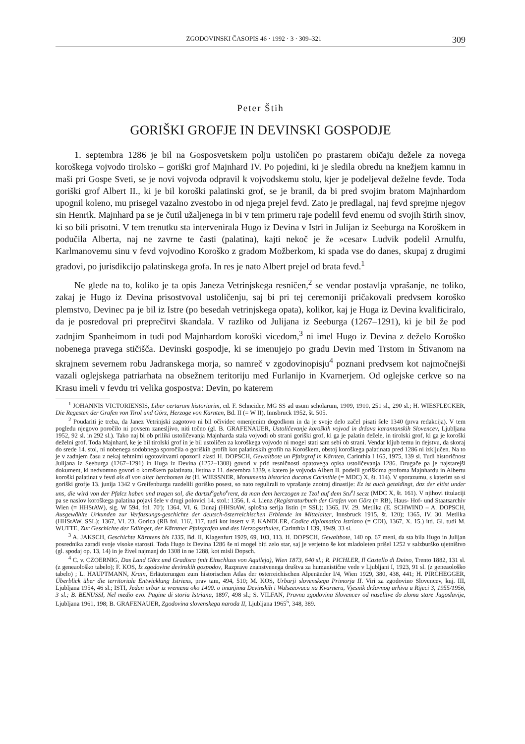ZGODOVINSKI ČASOPIS 46 · 1992 · 3 · 309–321 309
Peter Štih
GORIŠKI GROFJE IN DEVINSKI GOSPODJE
1. septembra 1286 je bil na Gosposvetskem polju ustoličen po prastarem običaju dežele za novega koroškega vojvodo tirolsko – goriški grof Majnhard IV. Po pojedini, ki je sledila obredu na knežjem kamnu in maši pri Gospe Sveti, se je novi vojvoda odpravil k vojvodskemu stolu, kjer je podeljeval deželne fevde. Toda goriški grof Albert II., ki je bil koroški palatinski grof, se je branil, da bi pred svojim bratom Majnhardom upognil koleno, mu prisegel vazalno zvestobo in od njega prejel fevd. Zato je predlagal, naj fevd sprejme njegov sin Henrik. Majnhard pa se je čutil užaljenega in bi v tem primeru raje podelil fevd enemu od svojih štirih sinov, ki so bili prisotni. V tem trenutku sta intervenirala Hugo iz Devina v Istri in Julijan iz Seeburga na Koroškem in podučila Alberta, naj ne zavrne te časti (palatina), kajti nekoč je že »cesar« Ludvik podelil Arnulfu, Karlmanovemu sinu v fevd vojvodino Koroško z gradom Možberkom, ki spada vse do danes, skupaj z drugimi gradovi, po jurisdikcijo palatinskega grofa. In res je nato Albert prejel od brata fevd.<sup>1</sup>
Ne glede na to, koliko je ta opis Janeza Vetrinjskega resničen,<sup>2</sup> se vendar postavlja vprašanje, ne toliko, zakaj je Hugo iz Devina prisostvoval ustoličenju, saj bi pri tej ceremoniji pričakovali predvsem koroško plemstvo, Devinec pa je bil iz Istre (po besedah vetrinjskega opata), kolikor, kaj je Huga iz Devina kvalificiralo, da je posredoval pri preprečitvi škandala. V razliko od Julijana iz Seeburga (1267–1291), ki je bil že pod zadnjim Spanheimom in tudi pod Majnhardom koroški vicedom,<sup>3</sup> ni imel Hugo iz Devina z deželo Koroško nobenega pravega stičišča. Devinski gospodje, ki se imenujejo po gradu Devin med Trstom in Štivanom na skrajnem severnem robu Jadranskega morja, so namreč v zgodovinopisju<sup>4</sup> poznani predvsem kot najmočnejši vazali oglejskega patriarhata na obsežnem teritoriju med Furlanijo in Kvarnerjem. Od oglejske cerkve so na Krasu imeli v fevdu tri velika gospostva: Devin, po katerem
<sup>1</sup> JOHANNIS VICTORIENSIS, Liber certarum historiarim, ed. F. Schneider, MG SS ad usum scholarum, 1909, 1910, 251 sl., 290 sl.; H. WIESFLECKER, Die Regesten der Grafen von Tirol und Görz, Herzoge von Kärnten, Bd. II (= W II), Innsbruck 1952, št. 505.
<sup>2</sup> Poudariti je treba, da Janez Vetrinjski zagotovo ni bil očividec omenjenim dogodkom in da je svoje delo začel pisati šele 1340 (prva redakcija). V tem pogledu njegovo poročilo ni povsem zanesljivo, niti točno (gl. B. GRAFENAUER, Ustoličevanje koroških vojvod in država karantanskih Slovencev, Ljubljana 1952, 92 sl. in 292 sl.). Tako naj bi ob priliki ustoličevanja Majnharda stala vojvodi ob strani goriški grof, ki ga je palatin dežele, in tirolski grof, ki ga je koroški deželni grof. Toda Majnhard, ke je bil tirolski grof in je bil ustoličen za koroškega vojvodo ni mogel stati sam sebi ob strani. Vendar kljub temu in dejstvu, da skoraj do srede 14. stol, ni nobenega sodobnega sporočila o goriških grofih kot palatinskih grofih na Koroškem, obstoj koroškega palatinata pred 1286 ni izključen. Na to je v zadnjem času z nekaj tehtnimi ugotovitvami opozoril zlasti H. DOPSCH, Gewaltbote un Pfalzgraf in Kärnten, Carinthia I 165, 1975, 139 sl. Tudi historičnost Julijana iz Seeburga (1267–1291) in Huga iz Devina (1252–1308) govori v prid resničnosti opatovega opisa ustoličevanja 1286. Drugače pa je najstarejši dokument, ki nedvomno govori o koroškem palatinatu, listina z 11. decembra 1339, s katero je vojvoda Albert II. podelil goriškima grofoma Majnhardu in Albertu koroški palatinat v fevd als di von alter herchomen ist (H. WIESSNER, Monumenta historica ducatus Carinthie (= MDC) X, št. 114). V sporazumu, s katerim so si goriški grofje 13. junija 1342 v Greifenburgu razdelili goriško posest, so nato regulirali to vprašanje znotraj dinastije: Ez ist auch getaidingt, daz der eltist under uns, die wird von der Pfalcz haben und tragen sol, die dartzu<sup>o</sup>geho<sup>e</sup>rent, da man dem herczogen ze Tzol auf dem Stu<sup>e</sup>l seczt (MDC X, št. 161). V njihovi titulaciji pa se naslov koroškega palatina pojavi šele v drugi polovici 14. stol.: 1356, I. 4. Lienz (Registraturbuch der Grafen von Görz (= RB), Haus- Hof- und Staatsarchiv Wien (= HHStAW), sig. W 594, fol. 70'); 1364, VI. 6. Dunaj (HHStAW, splošna serija listin (= SSL); 1365, IV. 29. Metlika (E. SCHWIND – A. DOPSCH, Ausgewählte Urkunden zur Verfassungs-geschichte der deutsch-österreichischen Erblande im Mittelalter, Innsbruck 1915, št. 120); 1365, IV. 30. Metlika (HHStAW, SSL); 1367, VI. 23. Gorica (RB fol. 116', 117, tudi kot insert v P. KANDLER, Codice diplomatico Istriano (= CDI), 1367, X. 15.) itd. Gl. tudi M. WUTTE, Zur Geschichte der Edlinger, der Kärntner Pfalzgrafen und des Herzogssthules, Carinthia I 139, 1949, 33 sl.
<sup>3</sup> A. JAKSCH, Geschichte Kärntens bis 1335, Bd. II, Klagenfurt 1929, 69, 103, 113. H. DOPSCH, Gewaltbote, 140 op. 67 meni, da sta bila Hugo in Julijan posrednika zaradi svoje visoke starosti. Toda Hugo iz Devina 1286 še ni mogel biti zelo star, saj je verjetno še kot mladoleten prišel 1252 v salzburško ujetništvo (gl. spodaj op. 13, 14) in je živel najmanj do 1308 in ne 1288, kot misli Dopsch.
<sup>4</sup> C. v. CZOERNIG, Das Land Görz und Gradisca (mit Einschluss von Aquileja), Wien 1873, 640 sl.; R. PICHLER, Il Castello di Duino, Trento 1882, 131 sl. (z geneaološko tabelo); F. KOS, Iz zgodovine devinskih gospodov, Razprave znanstvenega društva za humanistične vede v Ljubljani I, 1923, 91 sl. (z geneaološko tabelo) ; L. HAUPTMANN, Krain, Erläuterungen zum historischen Atlas der österreichischen Alpenänder I/4, Wien 1929, 380, 438, 441; H. PIRCHEGGER, Überblick über die territoriale Entwicklung Istriens, prav tam, 494, 510; M. KOS, Urbarji slovenskega Primorja II. Viri za zgodovino Slovencev, knj. III, Ljubljana 1954, 46 sl.; ISTI, Jedan urbar iz vremena oko 1400. o imanjima Devinskih i Walseeovaca na Kvarneru, Vjesnik državnog arhiva u Rijeci 3, 1955/1956, 3 sl.; B. BENUSSI, Nel medio evo. Pagine di storia Istriana, 1897, 498 sl.; S. VILFAN, Pravna zgodovina Slovencev od naselitve do zloma stare Jugoslavije, Ljubljana 1961, 198; B. GRAFENAUER, Zgodovina slovenskega naroda II, Ljubljana 1965<sup>5</sup>, 348, 389.